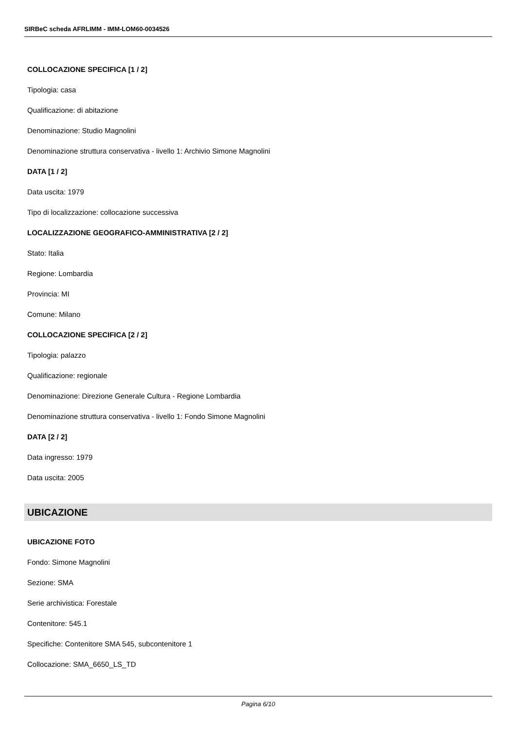SIRBeC scheda AFRLIMM - IMM-LOM60-0034526
COLLOCAZIONE SPECIFICA [1 / 2]
Tipologia: casa
Qualificazione: di abitazione
Denominazione: Studio Magnolini
Denominazione struttura conservativa - livello 1: Archivio Simone Magnolini
DATA [1 / 2]
Data uscita: 1979
Tipo di localizzazione: collocazione successiva
LOCALIZZAZIONE GEOGRAFICO-AMMINISTRATIVA [2 / 2]
Stato: Italia
Regione: Lombardia
Provincia: MI
Comune: Milano
COLLOCAZIONE SPECIFICA [2 / 2]
Tipologia: palazzo
Qualificazione: regionale
Denominazione: Direzione Generale Cultura - Regione Lombardia
Denominazione struttura conservativa - livello 1: Fondo Simone Magnolini
DATA [2 / 2]
Data ingresso: 1979
Data uscita: 2005
UBICAZIONE
UBICAZIONE FOTO
Fondo: Simone Magnolini
Sezione: SMA
Serie archivistica: Forestale
Contenitore: 545.1
Specifiche: Contenitore SMA 545, subcontenitore 1
Collocazione: SMA_6650_LS_TD
Pagina 6/10